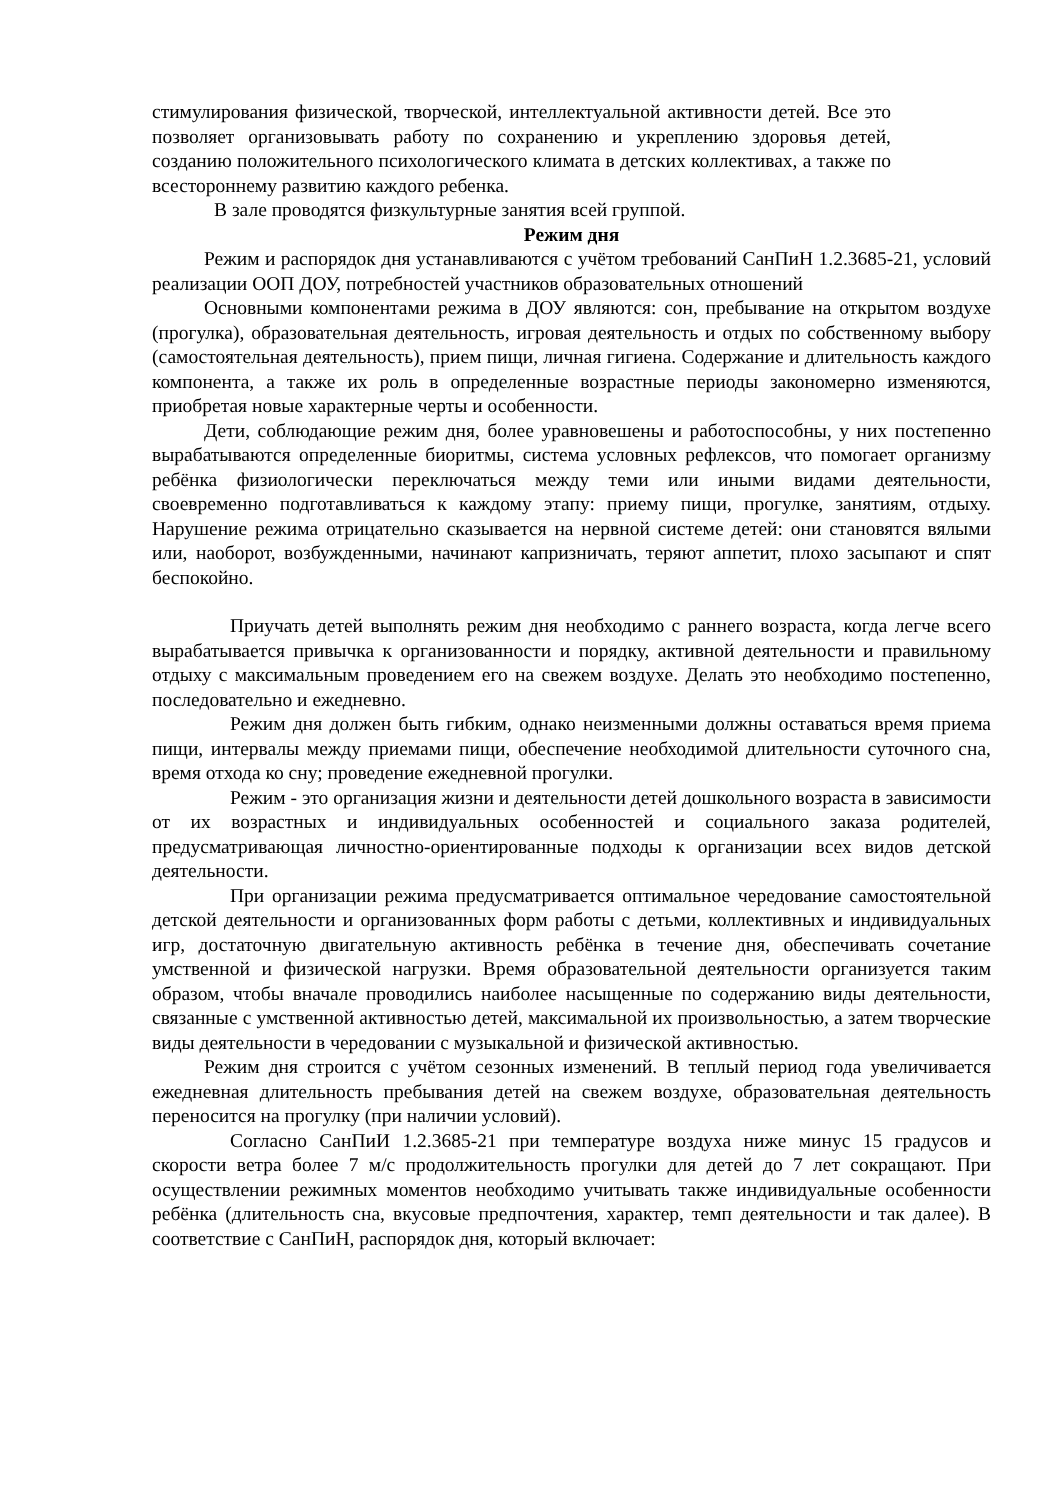стимулирования физической, творческой, интеллектуальной активности детей. Все это позволяет организовывать работу по сохранению и укреплению здоровья детей, созданию положительного психологического климата в детских коллективах, а также по всестороннему развитию каждого ребенка.
В зале проводятся физкультурные занятия всей группой.
Режим дня
Режим и распорядок дня устанавливаются с учётом требований СанПиН 1.2.3685-21, условий реализации ООП ДОУ, потребностей участников образовательных отношений
Основными компонентами режима в ДОУ являются: сон, пребывание на открытом воздухе (прогулка), образовательная деятельность, игровая деятельность и отдых по собственному выбору (самостоятельная деятельность), прием пищи, личная гигиена. Содержание и длительность каждого компонента, а также их роль в определенные возрастные периоды закономерно изменяются, приобретая новые характерные черты и особенности.
Дети, соблюдающие режим дня, более уравновешены и работоспособны, у них постепенно вырабатываются определенные биоритмы, система условных рефлексов, что помогает организму ребёнка физиологически переключаться между теми или иными видами деятельности, своевременно подготавливаться к каждому этапу: приему пищи, прогулке, занятиям, отдыху. Нарушение режима отрицательно сказывается на нервной системе детей: они становятся вялыми или, наоборот, возбужденными, начинают капризничать, теряют аппетит, плохо засыпают и спят беспокойно.
Приучать детей выполнять режим дня необходимо с раннего возраста, когда легче всего вырабатывается привычка к организованности и порядку, активной деятельности и правильному отдыху с максимальным проведением его на свежем воздухе. Делать это необходимо постепенно, последовательно и ежедневно.
Режим дня должен быть гибким, однако неизменными должны оставаться время приема пищи, интервалы между приемами пищи, обеспечение необходимой длительности суточного сна, время отхода ко сну; проведение ежедневной прогулки.
Режим - это организация жизни и деятельности детей дошкольного возраста в зависимости от их возрастных и индивидуальных особенностей и социального заказа родителей, предусматривающая личностно-ориентированные подходы к организации всех видов детской деятельности.
При организации режима предусматривается оптимальное чередование самостоятельной детской деятельности и организованных форм работы с детьми, коллективных и индивидуальных игр, достаточную двигательную активность ребёнка в течение дня, обеспечивать сочетание умственной и физической нагрузки. Время образовательной деятельности организуется таким образом, чтобы вначале проводились наиболее насыщенные по содержанию виды деятельности, связанные с умственной активностью детей, максимальной их произвольностью, а затем творческие виды деятельности в чередовании с музыкальной и физической активностью.
Режим дня строится с учётом сезонных изменений. В теплый период года увеличивается ежедневная длительность пребывания детей на свежем воздухе, образовательная деятельность переносится на прогулку (при наличии условий).
Согласно СанПиИ 1.2.3685-21 при температуре воздуха ниже минус 15 градусов и скорости ветра более 7 м/с продолжительность прогулки для детей до 7 лет сокращают. При осуществлении режимных моментов необходимо учитывать также индивидуальные особенности ребёнка (длительность сна, вкусовые предпочтения, характер, темп деятельности и так далее). В соответствие с СанПиН, распорядок дня, который включает: